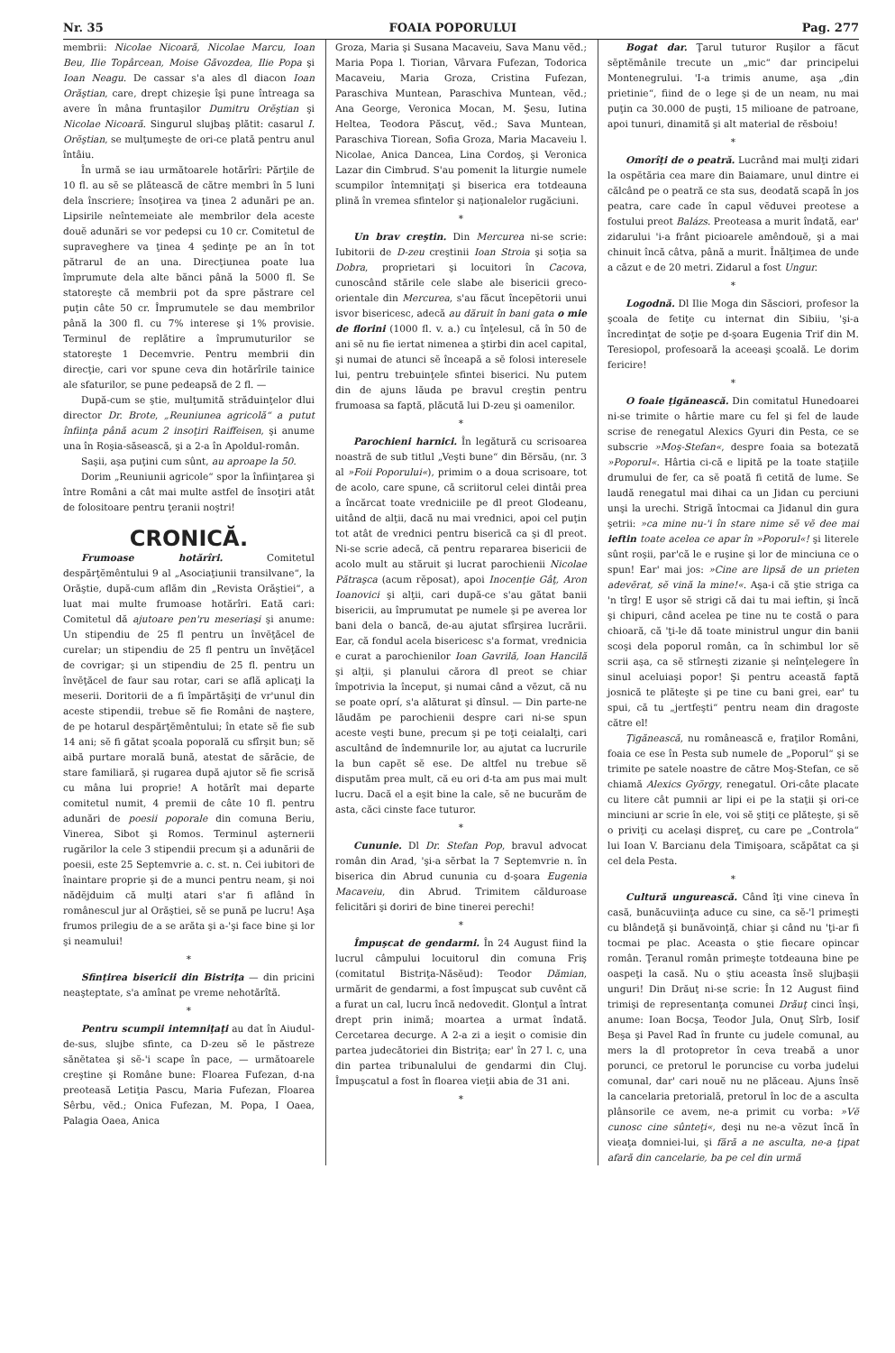Nr. 35 FOAIA POPORULUI Pag. 277
membrii: Nicolae Nicoară, Nicolae Marcu, Ioan Beu, Ilie Topârcean, Moise Găvozdea, Ilie Popa şi Ioan Neagu. De cassar s'a ales dl diacon Ioan Orăştian, care, drept chizeşie îşi pune întreaga sa avere în mâna fruntaşilor Dumitru Orĕştian şi Nicolae Nicoară. Singurul slujbaş plătit: casarul I. Orĕştian, se mulţumeşte de ori-ce plată pentru anul întâiu.
În urmă se iau următoarele hotărîri: Părţile de 10 fl. au sĕ se plătească de către membri în 5 luni dela înscriere; însoţirea va ţinea 2 adunări pe an. Lipsirile neîntemeiate ale membrilor dela aceste douĕ adunări se vor pedepsi cu 10 cr. Comitetul de supraveghere va ţinea 4 şedinţe pe an în tot pătrarul de an una. Direcţiunea poate lua împrumute dela alte bănci până la 5000 fl. Se statoreşte că membrii pot da spre păstrare cel puţin câte 50 cr. Împrumutele se dau membrilor până la 300 fl. cu 7% interese şi 1% provisie. Terminul de replătire a împrumuturilor se statoreşte 1 Decemvrie. Pentru membrii din direcţie, cari vor spune ceva din hotărîrile tainice ale sfaturilor, se pune pedeapsă de 2 fl. —
După-cum se ştie, mulţumită străduinţelor dlui director Dr. Brote, „Reuniunea agricolă“ a putut înfiinţa până acum 2 insoţiri Raiffeisen, şi anume una în Roşia-săsească, şi a 2-a în Apoldul-român.
Saşii, aşa puţini cum sûnt, au aproape la 50.
Dorim „Reuniunii agricole“ spor la înfiinţarea şi între Români a cât mai multe astfel de însoţiri atât de folositoare pentru ţeranii noştri!
CRONICĂ.
Frumoase hotărîri. Comitetul despărţĕmêntului 9 al „Asociaţiunii transilvane“, la Orăştie, după-cum aflăm din „Revista Orăştiei“, a luat mai multe frumoase hotărîri. Eată cari: Comitetul dă ajutoare pen'ru meseriaşi şi anume: Un stipendiu de 25 fl pentru un învĕţăcel de curelar; un stipendiu de 25 fl pentru un învĕţăcel de covrigar; şi un stipendiu de 25 fl. pentru un învĕţăcel de faur sau rotar, cari se află aplicaţi la meserii. Doritorii de a fi împărtăşiţi de vr'unul din aceste stipendii, trebue sĕ fie Români de naştere, de pe hotarul despărţĕmêntului; în etate sĕ fie sub 14 ani; sĕ fi gătat şcoala poporală cu sfîrşit bun; sĕ aibă purtare morală bună, atestat de sărăcie, de stare familiară, şi rugarea după ajutor sĕ fie scrisă cu mâna lui proprie! A hotărît mai departe comitetul numit, 4 premii de câte 10 fl. pentru adunări de poesii poporale din comuna Beriu, Vinerea, Sibot şi Romos. Terminul aşternerii rugărilor la cele 3 stipendii precum şi a adunării de poesii, este 25 Septemvrie a. c. st. n. Cei iubitori de înaintare proprie şi de a munci pentru neam, şi noi nădĕjduim că mulţi atari s'ar fi aflând în românescul jur al Orăştiei, sĕ se pună pe lucru! Aşa frumos prilegiu de a se arăta şi a-'şi face bine şi lor şi neamului!
*
Sfinţirea bisericii din Bistriţa — din pricini neaşteptate, s'a amînat pe vreme nehotărîtă.
*
Pentru scumpii intemniţaţi au dat în Aiudul-de-sus, slujbe sfinte, ca D-zeu sĕ le păstreze sănĕtatea şi sĕ-'i scape în pace, — următoarele creştine şi Române bune: Floarea Fufezan, d-na preoteasă Letiţia Pascu, Maria Fufezan, Floarea Sêrbu, vĕd.; Onica Fufezan, M. Popa, I Oaea, Palagia Oaea, Anica
Groza, Maria şi Susana Macaveiu, Sava Manu vĕd.; Maria Popa l. Tiorian, Vârvara Fufezan, Todorica Macaveiu, Maria Groza, Cristina Fufezan, Paraschiva Muntean, Paraschiva Muntean, vĕd.; Ana George, Veronica Mocan, M. Şesu, Iutina Heltea, Teodora Păscuţ, vĕd.; Sava Muntean, Paraschiva Tiorean, Sofia Groza, Maria Macaveiu l. Nicolae, Anica Dancea, Lina Cordoş, şi Veronica Lazar din Cimbrud. S'au pomenit la liturgie numele scumpilor întemniţaţi şi biserica era totdeauna plină în vremea sfintelor şi naţionalelor rugăciuni.
*
Un brav creştin. Din Mercurea ni-se scrie: Iubitorii de D-zeu creştinii Ioan Stroia şi soţia sa Dobra, proprietari şi locuitori în Cacova, cunoscând stările cele slabe ale bisericii greco-orientale din Mercurea, s'au făcut începĕtorii unui isvor bisericesc, adecă au dăruit în bani gata o mie de florini (1000 fl. v. a.) cu înţelesul, că în 50 de ani sĕ nu fie iertat nimenea a ştirbi din acel capital, şi numai de atunci sĕ înceapă a sĕ folosi interesele lui, pentru trebuinţele sfintei biserici. Nu putem din de ajuns lăuda pe bravul creştin pentru frumoasa sa faptă, plăcută lui D-zeu şi oamenilor.
*
Parochieni harnici. În legătură cu scrisoarea noastră de sub titlul „Veşti bune“ din Bĕrsău, (nr. 3 al »Foii Poporului«), primim o a doua scrisoare, tot de acolo, care spune, că scriitorul celei dintâi prea a încărcat toate vredniciile pe dl preot Glodeanu, uitând de alţii, dacă nu mai vrednici, apoi cel puţin tot atât de vrednici pentru biserică ca şi dl preot. Ni-se scrie adecă, că pentru repararea bisericii de acolo mult au stăruit şi lucrat parochienii Nicolae Pătraşca (acum rĕposat), apoi Inocenţie Gâţ, Aron Ioanovici şi alţii, cari după-ce s'au gătat banii bisericii, au împrumutat pe numele şi pe averea lor bani dela o bancă, de-au ajutat sfîrşirea lucrării. Ear, că fondul acela bisericesc s'a format, vrednicia e curat a parochienilor Ioan Gavrilă, Ioan Hancilă şi alţii, şi planului cărora dl preot se chiar împotrivia la început, şi numai când a vĕzut, că nu se poate oprí, s'a alăturat şi dînsul. — Din parte-ne lăudăm pe parochienii despre cari ni-se spun aceste veşti bune, precum şi pe toţi ceialalţi, cari ascultând de îndemnurile lor, au ajutat ca lucrurile la bun capĕt sĕ ese. De altfel nu trebue sĕ disputăm prea mult, că eu ori d-ta am pus mai mult lucru. Dacă el a eşit bine la cale, sĕ ne bucurăm de asta, căci cinste face tuturor.
*
Cununie. Dl Dr. Stefan Pop, bravul advocat român din Arad, 'şi-a sĕrbat la 7 Septemvrie n. în biserica din Abrud cununia cu d-şoara Eugenia Macaveiu, din Abrud. Trimitem călduroase felicitări şi doriri de bine tinerei perechi!
*
Împuşcat de gendarmi. În 24 August fiind la lucrul câmpului locuitorul din comuna Friş (comitatul Bistriţa-Năsĕud): Teodor Dămian, urmărit de gendarmi, a fost împuşcat sub cuvênt că a furat un cal, lucru încă nedovedit. Glonţul a întrat drept prin inimă; moartea a urmat îndată. Cercetarea decurge. A 2-a zi a ieşit o comisie din partea judecătoriei din Bistriţa; ear' în 27 l. c, una din partea tribunalului de gendarmi din Cluj. Împuşcatul a fost în floarea vieţii abia de 31 ani.
*
Bogat dar. Ţarul tuturor Ruşilor a făcut sĕptĕmânile trecute un „mic“ dar principelui Montenegrului. 'I-a trimis anume, aşa „din prietinie“, fiind de o lege şi de un neam, nu mai puţin ca 30.000 de puşti, 15 milioane de patroane, apoi tunuri, dinamită şi alt material de rĕsboiu!
*
Omorîţi de o peatră. Lucrând mai mulţi zidari la ospĕtăria cea mare din Baiamare, unul dintre ei călcând pe o peatră ce sta sus, deodată scapă în jos peatra, care cade în capul vĕduvei preotese a fostului preot Balázs. Preoteasa a murit îndată, ear' zidarului 'i-a frânt picioarele amêndouĕ, şi a mai chinuit încă câtva, până a murit. Înălţimea de unde a căzut e de 20 metri. Zidarul a fost Ungur.
*
Logodnă. Dl Ilie Moga din Săsciori, profesor la şcoala de fetiţe cu internat din Sibiiu, 'şi-a încredinţat de soţie pe d-şoara Eugenia Trif din M. Teresiopol, profesoară la aceeaşi şcoală. Le dorim fericire!
*
O foaie ţigănească. Din comitatul Hunedoarei ni-se trimite o hârtie mare cu fel şi fel de laude scrise de renegatul Alexics Gyuri din Pesta, ce se subscrie »Moş-Stefan«, despre foaia sa botezată »Poporul«. Hârtia ci-că e lipită pe la toate staţiile drumului de fer, ca sĕ poată fi cetită de lume. Se laudă renegatul mai dihai ca un Jidan cu perciuni unşi la urechi. Strigă întocmai ca Jidanul din gura şetrii: »ca mine nu-'i în stare nime sĕ vĕ dee mai ieftin toate acelea ce apar în »Poporul«! şi literele sûnt roşii, par'că le e ruşine şi lor de minciuna ce o spun! Ear' mai jos: »Cine are lipsă de un prieten adevĕrat, sĕ vină la mine!«. Aşa-i că ştie striga ca 'n tîrg! E uşor sĕ strigi că dai tu mai ieftin, şi încă şi chipuri, când acelea pe tine nu te costă o para chioară, că 'ţi-le dă toate ministrul ungur din banii scoşi dela poporul român, ca în schimbul lor sĕ scrii aşa, ca sĕ stîrneşti zizanie şi neînţelegere în sinul aceluiaşi popor! Şi pentru această faptă josnică te plăteşte şi pe tine cu bani grei, ear' tu spui, că tu „jertfeşti“ pentru neam din dragoste către el!
Ţigănească, nu românească e, fraţilor Români, foaia ce ese în Pesta sub numele de „Poporul“ şi se trimite pe satele noastre de către Moş-Stefan, ce sĕ chiamă Alexics György, renegatul. Ori-câte placate cu litere cât pumnii ar lipi ei pe la staţii şi ori-ce minciuni ar scrie în ele, voi sĕ ştiţi ce plăteşte, şi sĕ o priviţi cu acelaşi dispreţ, cu care pe „Controla“ lui Ioan V. Barcianu dela Timişoara, scăpătat ca şi cel dela Pesta.
*
Cultură ungurească. Când îţi vine cineva în casă, bunăcuviinţa aduce cu sine, ca sĕ-'l primeşti cu blândeţă şi bunăvoinţă, chiar şi când nu 'ţi-ar fi tocmai pe plac. Aceasta o ştie fiecare opincar român. Ţeranul român primeşte totdeauna bine pe oaspeţi la casă. Nu o ştiu aceasta însĕ slujbaşii unguri! Din Drăuţ ni-se scrie: În 12 August fiind trimişi de representanţa comunei Drăuţ cinci înşi, anume: Ioan Bocşa, Teodor Jula, Onuţ Sîrb, Iosif Beşa şi Pavel Rad în frunte cu judele comunal, au mers la dl protopretor în ceva treabă a unor porunci, ce pretorul le poruncise cu vorba judelui comunal, dar' cari nouĕ nu ne plăceau. Ajuns însĕ la cancelaria pretorială, pretorul în loc de a asculta plânsorile ce avem, ne-a primit cu vorba: »Vĕ cunosc cine sûnteţi«, deşi nu ne-a vĕzut încă în vieaţa domniei-lui, şi fără a ne asculta, ne-a ţipat afară din cancelarie, ba pe cel din urmă